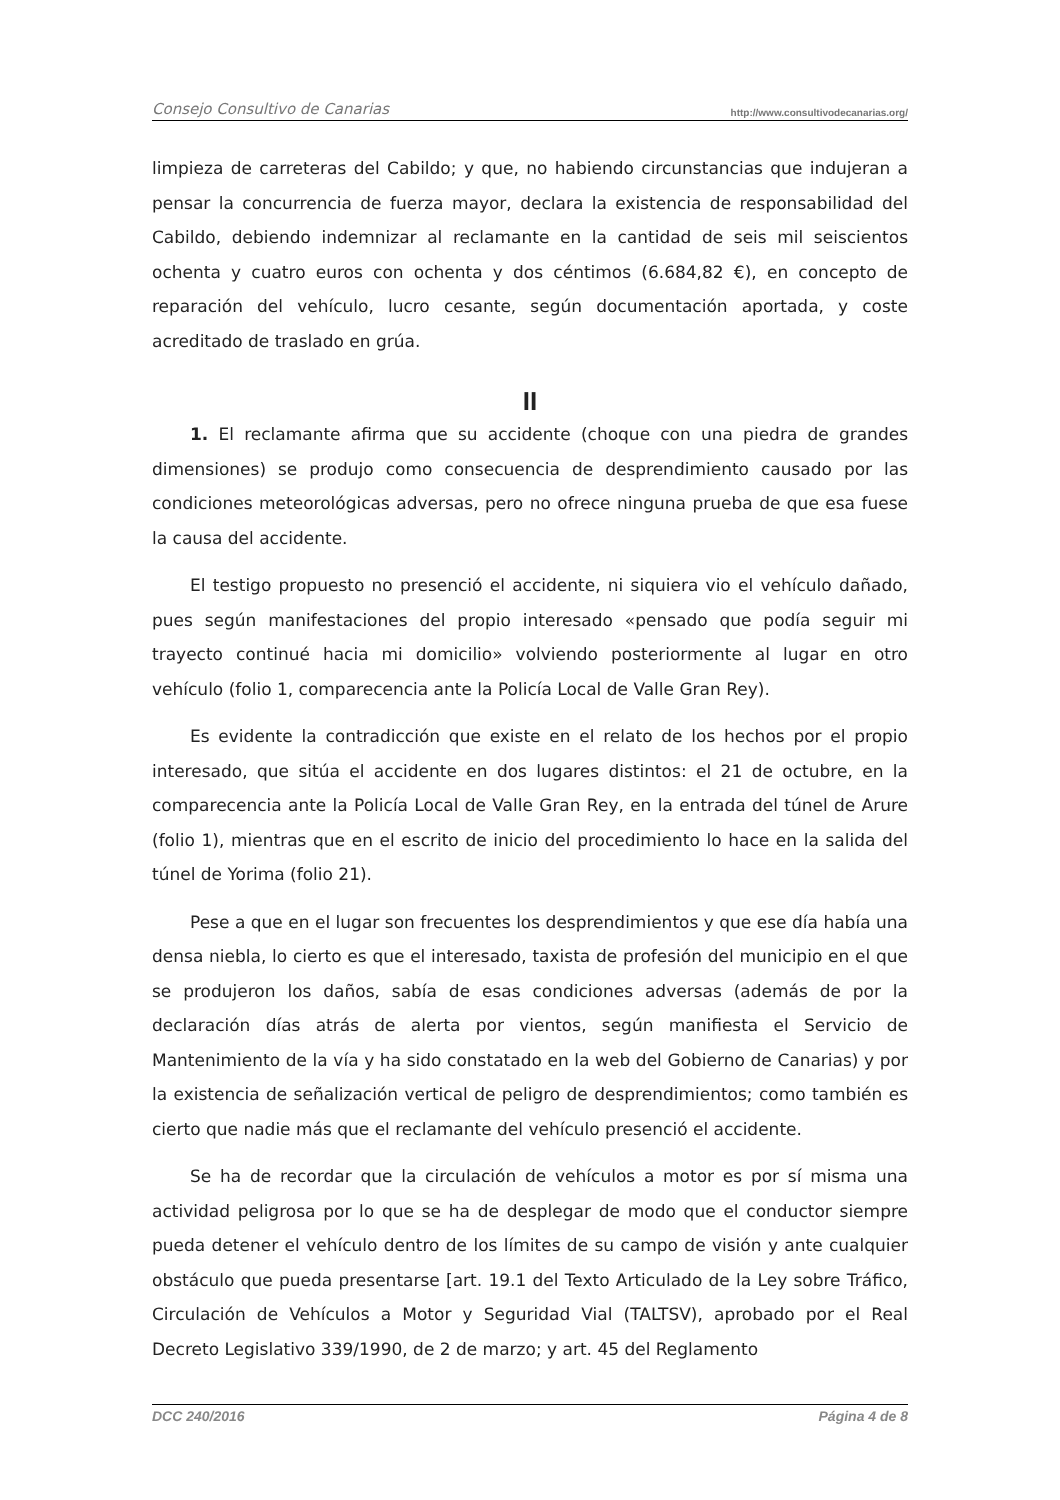Consejo Consultivo de Canarias http://www.consultivodecanarias.org/
limpieza de carreteras del Cabildo; y que, no habiendo circunstancias que indujeran a pensar la concurrencia de fuerza mayor, declara la existencia de responsabilidad del Cabildo, debiendo indemnizar al reclamante en la cantidad de seis mil seiscientos ochenta y cuatro euros con ochenta y dos céntimos (6.684,82 €), en concepto de reparación del vehículo, lucro cesante, según documentación aportada, y coste acreditado de traslado en grúa.
II
1. El reclamante afirma que su accidente (choque con una piedra de grandes dimensiones) se produjo como consecuencia de desprendimiento causado por las condiciones meteorológicas adversas, pero no ofrece ninguna prueba de que esa fuese la causa del accidente.
El testigo propuesto no presenció el accidente, ni siquiera vio el vehículo dañado, pues según manifestaciones del propio interesado «pensado que podía seguir mi trayecto continué hacia mi domicilio» volviendo posteriormente al lugar en otro vehículo (folio 1, comparecencia ante la Policía Local de Valle Gran Rey).
Es evidente la contradicción que existe en el relato de los hechos por el propio interesado, que sitúa el accidente en dos lugares distintos: el 21 de octubre, en la comparecencia ante la Policía Local de Valle Gran Rey, en la entrada del túnel de Arure (folio 1), mientras que en el escrito de inicio del procedimiento lo hace en la salida del túnel de Yorima (folio 21).
Pese a que en el lugar son frecuentes los desprendimientos y que ese día había una densa niebla, lo cierto es que el interesado, taxista de profesión del municipio en el que se produjeron los daños, sabía de esas condiciones adversas (además de por la declaración días atrás de alerta por vientos, según manifiesta el Servicio de Mantenimiento de la vía y ha sido constatado en la web del Gobierno de Canarias) y por la existencia de señalización vertical de peligro de desprendimientos; como también es cierto que nadie más que el reclamante del vehículo presenció el accidente.
Se ha de recordar que la circulación de vehículos a motor es por sí misma una actividad peligrosa por lo que se ha de desplegar de modo que el conductor siempre pueda detener el vehículo dentro de los límites de su campo de visión y ante cualquier obstáculo que pueda presentarse [art. 19.1 del Texto Articulado de la Ley sobre Tráfico, Circulación de Vehículos a Motor y Seguridad Vial (TALTSV), aprobado por el Real Decreto Legislativo 339/1990, de 2 de marzo; y art. 45 del Reglamento
DCC 240/2016 Página 4 de 8